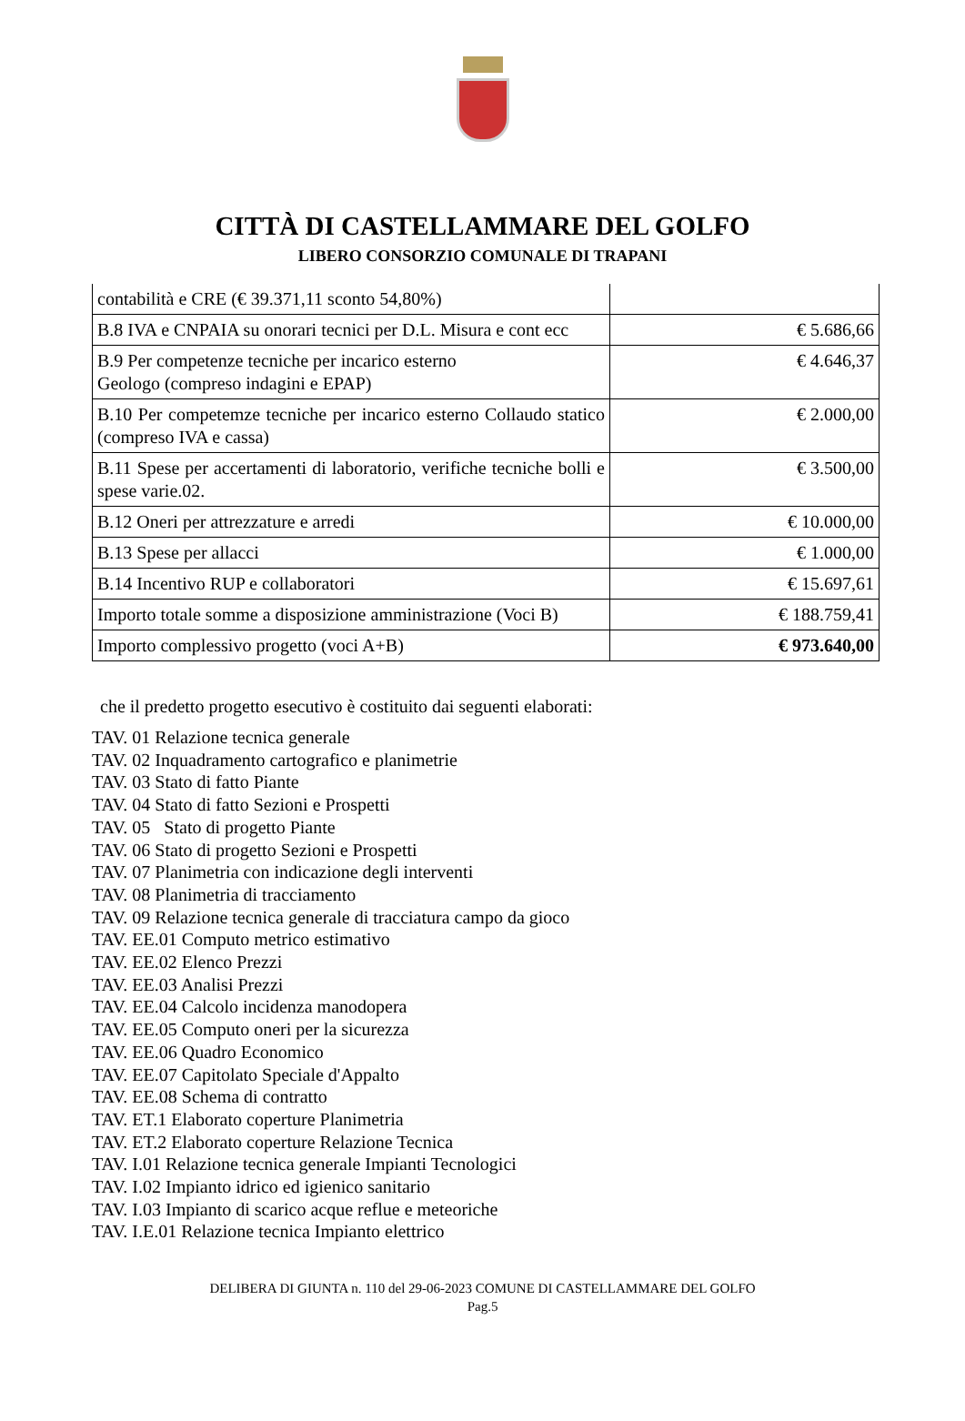CITTÀ DI CASTELLAMMARE DEL GOLFO
LIBERO CONSORZIO COMUNALE DI TRAPANI
| contabilità e CRE (€ 39.371,11 sconto 54,80%) | |
| B.8 IVA e CNPAIA su onorari tecnici per D.L. Misura e cont ecc | € 5.686,66 |
| B.9 Per competenze tecniche per incarico esterno Geologo (compreso indagini e EPAP) | € 4.646,37 |
| B.10 Per competemze tecniche per incarico esterno Collaudo statico (compreso IVA e cassa) | € 2.000,00 |
| B.11 Spese per accertamenti di laboratorio, verifiche tecniche bolli e spese varie.02. | € 3.500,00 |
| B.12 Oneri per attrezzature e arredi | € 10.000,00 |
| B.13 Spese per allacci | € 1.000,00 |
| B.14 Incentivo RUP e collaboratori | € 15.697,61 |
| Importo totale somme a disposizione amministrazione (Voci B) | € 188.759,41 |
| Importo complessivo progetto (voci A+B) | € 973.640,00 |
che il predetto progetto esecutivo è costituito dai seguenti elaborati:
TAV. 01 Relazione tecnica generale
TAV. 02 Inquadramento cartografico e planimetrie
TAV. 03 Stato di fatto Piante
TAV. 04 Stato di fatto Sezioni e Prospetti
TAV. 05 Stato di progetto Piante
TAV. 06 Stato di progetto Sezioni e Prospetti
TAV. 07 Planimetria con indicazione degli interventi
TAV. 08 Planimetria di tracciamento
TAV. 09 Relazione tecnica generale di tracciatura campo da gioco
TAV. EE.01 Computo metrico estimativo
TAV. EE.02 Elenco Prezzi
TAV. EE.03 Analisi Prezzi
TAV. EE.04 Calcolo incidenza manodopera
TAV. EE.05 Computo oneri per la sicurezza
TAV. EE.06 Quadro Economico
TAV. EE.07 Capitolato Speciale d'Appalto
TAV. EE.08 Schema di contratto
TAV. ET.1 Elaborato coperture Planimetria
TAV. ET.2 Elaborato coperture Relazione Tecnica
TAV. I.01 Relazione tecnica generale Impianti Tecnologici
TAV. I.02 Impianto idrico ed igienico sanitario
TAV. I.03 Impianto di scarico acque reflue e meteoriche
TAV. I.E.01 Relazione tecnica Impianto elettrico
DELIBERA DI GIUNTA n. 110 del 29-06-2023 COMUNE DI CASTELLAMMARE DEL GOLFO
Pag.5